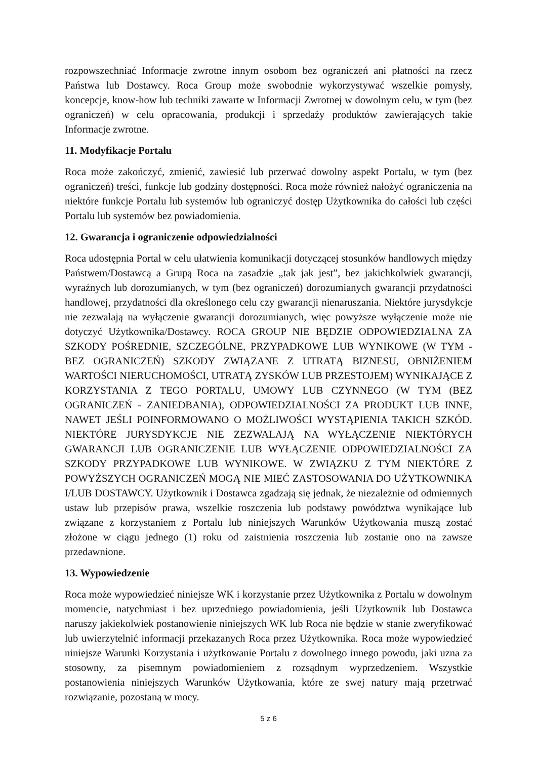rozpowszechniać Informacje zwrotne innym osobom bez ograniczeń ani płatności na rzecz Państwa lub Dostawcy. Roca Group może swobodnie wykorzystywać wszelkie pomysły, koncepcje, know-how lub techniki zawarte w Informacji Zwrotnej w dowolnym celu, w tym (bez ograniczeń) w celu opracowania, produkcji i sprzedaży produktów zawierających takie Informacje zwrotne.
11. Modyfikacje Portalu
Roca może zakończyć, zmienić, zawiesić lub przerwać dowolny aspekt Portalu, w tym (bez ograniczeń) treści, funkcje lub godziny dostępności. Roca może również nałożyć ograniczenia na niektóre funkcje Portalu lub systemów lub ograniczyć dostęp Użytkownika do całości lub części Portalu lub systemów bez powiadomienia.
12. Gwarancja i ograniczenie odpowiedzialności
Roca udostępnia Portal w celu ułatwienia komunikacji dotyczącej stosunków handlowych między Państwem/Dostawcą a Grupą Roca na zasadzie „tak jak jest”, bez jakichkolwiek gwarancji, wyraźnych lub dorozumianych, w tym (bez ograniczeń) dorozumianych gwarancji przydatności handlowej, przydatności dla określonego celu czy gwarancji nienaruszania. Niektóre jurysdykcje nie zezwalają na wyłączenie gwarancji dorozumianych, więc powyższe wyłączenie może nie dotyczyć Użytkownika/Dostawcy. ROCA GROUP NIE BĘDZIE ODPOWIEDZIALNA ZA SZKODY POŚREDNIE, SZCZEGÓLNE, PRZYPADKOWE LUB WYNIKOWE (W TYM - BEZ OGRANICZEŃ) SZKODY ZWIĄZANE Z UTRATĄ BIZNESU, OBNIŻENIEM WARTOŚCI NIERUCHOMOŚCI, UTRATĄ ZYSKÓW LUB PRZESTOJEM) WYNIKAJĄCE Z KORZYSTANIA Z TEGO PORTALU, UMOWY LUB CZYNNEGO (W TYM (BEZ OGRANICZEŃ - ZANIEDBANIA), ODPOWIEDZIALNOŚCI ZA PRODUKT LUB INNE, NAWET JEŚLI POINFORMOWANO O MOŻLIWOŚCI WYSTĄPIENIA TAKICH SZKÓD. NIEKTÓRE JURYSDYKCJE NIE ZEZWALAJĄ NA WYŁĄCZENIE NIEKTÓRYCH GWARANCJI LUB OGRANICZENIE LUB WYŁĄCZENIE ODPOWIEDZIALNOŚCI ZA SZKODY PRZYPADKOWE LUB WYNIKOWE. W ZWIĄZKU Z TYM NIEKTÓRE Z POWYŻSZYCH OGRANICZEŃ MOGĄ NIE MIEĆ ZASTOSOWANIA DO UŻYTKOWNIKA I/LUB DOSTAWCY. Użytkownik i Dostawca zgadzają się jednak, że niezależnie od odmiennych ustaw lub przepisów prawa, wszelkie roszczenia lub podstawy powództwa wynikające lub związane z korzystaniem z Portalu lub niniejszych Warunków Użytkowania muszą zostać złożone w ciągu jednego (1) roku od zaistnienia roszczenia lub zostanie ono na zawsze przedawnione.
13. Wypowiedzenie
Roca może wypowiedzieć niniejsze WK i korzystanie przez Użytkownika z Portalu w dowolnym momencie, natychmiast i bez uprzedniego powiadomienia, jeśli Użytkownik lub Dostawca naruszy jakiekolwiek postanowienie niniejszych WK lub Roca nie będzie w stanie zweryfikować lub uwierzytelnić informacji przekazanych Roca przez Użytkownika. Roca może wypowiedzieć niniejsze Warunki Korzystania i użytkowanie Portalu z dowolnego innego powodu, jaki uzna za stosowny, za pisemnym powiadomieniem z rozsądnym wyprzedzeniem. Wszystkie postanowienia niniejszych Warunków Użytkowania, które ze swej natury mają przetrwać rozwiązanie, pozostaną w mocy.
5 z 6